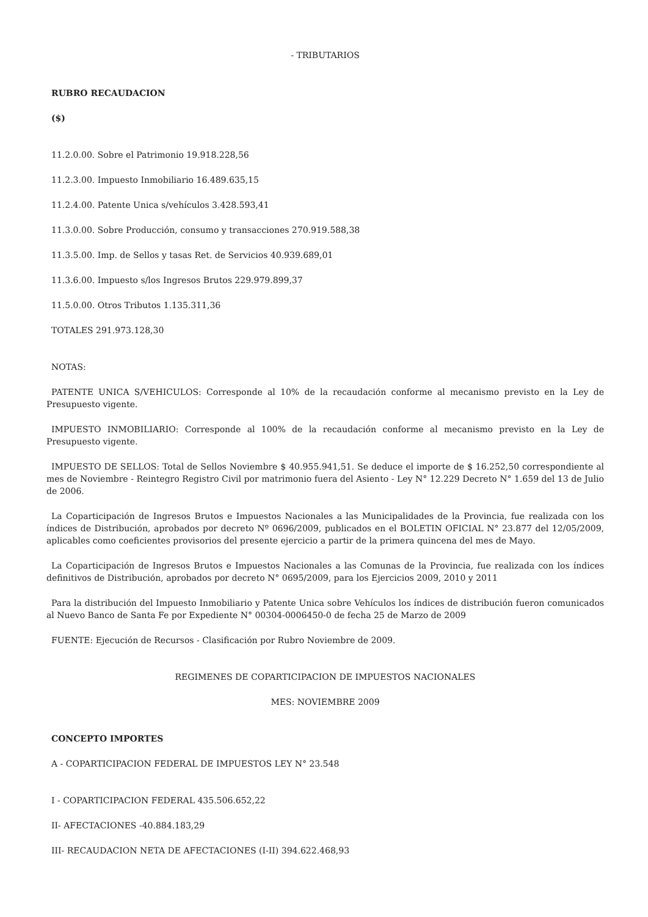- TRIBUTARIOS
RUBRO RECAUDACION
($)
11.2.0.00. Sobre el Patrimonio 19.918.228,56
11.2.3.00. Impuesto Inmobiliario 16.489.635,15
11.2.4.00. Patente Unica s/vehículos 3.428.593,41
11.3.0.00. Sobre Producción, consumo y transacciones 270.919.588,38
11.3.5.00. Imp. de Sellos y tasas Ret. de Servicios 40.939.689,01
11.3.6.00. Impuesto s/los Ingresos Brutos 229.979.899,37
11.5.0.00. Otros Tributos 1.135.311,36
TOTALES 291.973.128,30
NOTAS:
PATENTE UNICA S/VEHICULOS: Corresponde al 10% de la recaudación conforme al mecanismo previsto en la Ley de Presupuesto vigente.
IMPUESTO INMOBILIARIO: Corresponde al 100% de la recaudación conforme al mecanismo previsto en la Ley de Presupuesto vigente.
IMPUESTO DE SELLOS: Total de Sellos Noviembre $ 40.955.941,51. Se deduce el importe de $ 16.252,50 correspondiente al mes de Noviembre - Reintegro Registro Civil por matrimonio fuera del Asiento - Ley N° 12.229 Decreto N° 1.659 del 13 de Julio de 2006.
La Coparticipación de Ingresos Brutos e Impuestos Nacionales a las Municipalidades de la Provincia, fue realizada con los índices de Distribución, aprobados por decreto Nº 0696/2009, publicados en el BOLETIN OFICIAL N° 23.877 del 12/05/2009, aplicables como coeficientes provisorios del presente ejercicio a partir de la primera quincena del mes de Mayo.
La Coparticipación de Ingresos Brutos e Impuestos Nacionales a las Comunas de la Provincia, fue realizada con los índices definitivos de Distribución, aprobados por decreto N° 0695/2009, para los Ejercicios 2009, 2010 y 2011
Para la distribución del Impuesto Inmobiliario y Patente Unica sobre Vehículos los índices de distribución fueron comunicados al Nuevo Banco de Santa Fe por Expediente N° 00304-0006450-0 de fecha 25 de Marzo de 2009
FUENTE: Ejecución de Recursos - Clasificación por Rubro Noviembre de 2009.
REGIMENES DE COPARTICIPACION DE IMPUESTOS NACIONALES
MES: NOVIEMBRE 2009
CONCEPTO IMPORTES
A - COPARTICIPACION FEDERAL DE IMPUESTOS LEY N° 23.548
I - COPARTICIPACION FEDERAL 435.506.652,22
II- AFECTACIONES -40.884.183,29
III- RECAUDACION NETA DE AFECTACIONES (I-II) 394.622.468,93